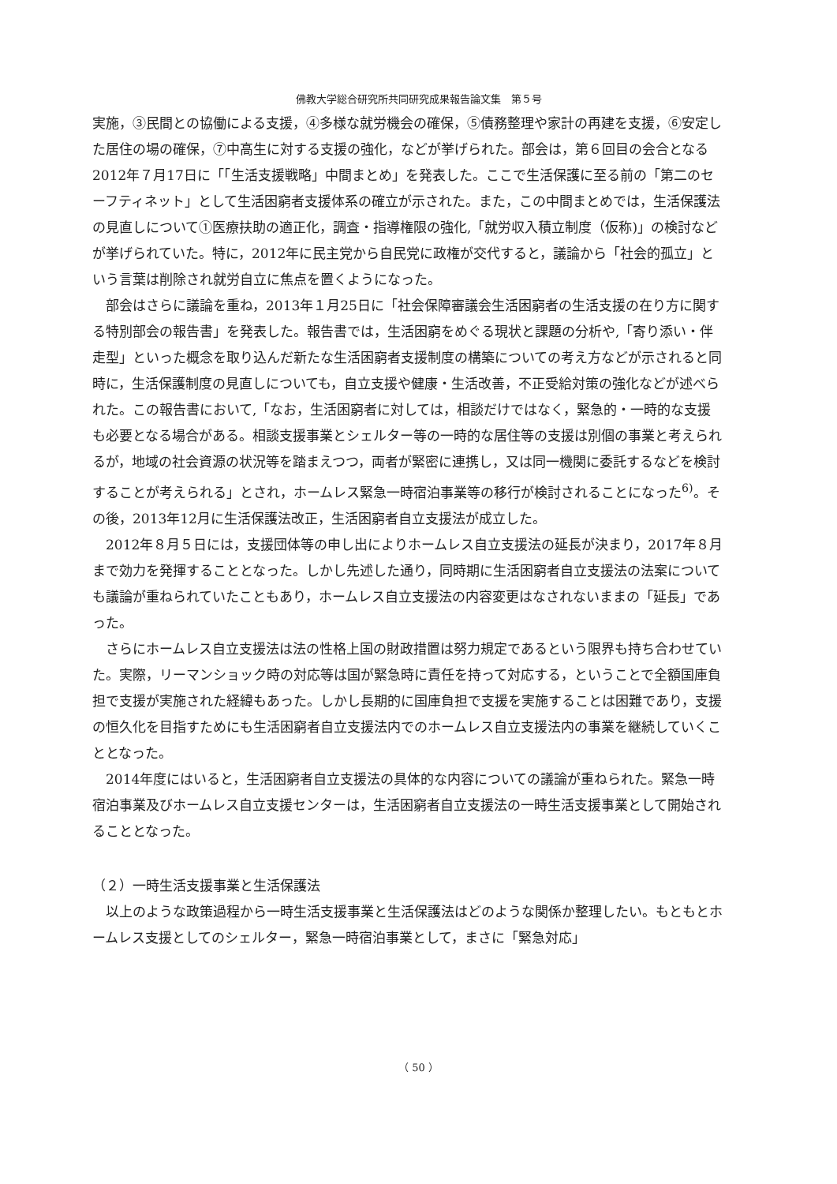佛教大学総合研究所共同研究成果報告論文集　第５号
実施，③民間との協働による支援，④多様な就労機会の確保，⑤債務整理や家計の再建を支援，⑥安定した居住の場の確保，⑦中高生に対する支援の強化，などが挙げられた。部会は，第６回目の会合となる2012年７月17日に「「生活支援戦略」中間まとめ」を発表した。ここで生活保護に至る前の「第二のセーフティネット」として生活困窮者支援体系の確立が示された。また，この中間まとめでは，生活保護法の見直しについて①医療扶助の適正化，調査・指導権限の強化,「就労収入積立制度（仮称)」の検討などが挙げられていた。特に，2012年に民主党から自民党に政権が交代すると，議論から「社会的孤立」という言葉は削除され就労自立に焦点を置くようになった。
部会はさらに議論を重ね，2013年１月25日に「社会保障審議会生活困窮者の生活支援の在り方に関する特別部会の報告書」を発表した。報告書では，生活困窮をめぐる現状と課題の分析や,「寄り添い・伴走型」といった概念を取り込んだ新たな生活困窮者支援制度の構築についての考え方などが示されると同時に，生活保護制度の見直しについても，自立支援や健康・生活改善，不正受給対策の強化などが述べられた。この報告書において,「なお，生活困窮者に対しては，相談だけではなく，緊急的・一時的な支援も必要となる場合がある。相談支援事業とシェルター等の一時的な居住等の支援は別個の事業と考えられるが，地域の社会資源の状況等を踏まえつつ，両者が緊密に連携し，又は同一機関に委託するなどを検討することが考えられる」とされ，ホームレス緊急一時宿泊事業等の移行が検討されることになった<sup>6)</sup>。その後，2013年12月に生活保護法改正，生活困窮者自立支援法が成立した。
2012年８月５日には，支援団体等の申し出によりホームレス自立支援法の延長が決まり，2017年８月まで効力を発揮することとなった。しかし先述した通り，同時期に生活困窮者自立支援法の法案についても議論が重ねられていたこともあり，ホームレス自立支援法の内容変更はなされないままの「延長」であった。
さらにホームレス自立支援法は法の性格上国の財政措置は努力規定であるという限界も持ち合わせていた。実際，リーマンショック時の対応等は国が緊急時に責任を持って対応する，ということで全額国庫負担で支援が実施された経緯もあった。しかし長期的に国庫負担で支援を実施することは困難であり，支援の恒久化を目指すためにも生活困窮者自立支援法内でのホームレス自立支援法内の事業を継続していくこととなった。
2014年度にはいると，生活困窮者自立支援法の具体的な内容についての議論が重ねられた。緊急一時宿泊事業及びホームレス自立支援センターは，生活困窮者自立支援法の一時生活支援事業として開始されることとなった。
（２）一時生活支援事業と生活保護法
以上のような政策過程から一時生活支援事業と生活保護法はどのような関係か整理したい。もともとホームレス支援としてのシェルター，緊急一時宿泊事業として，まさに「緊急対応」
（ 50 ）